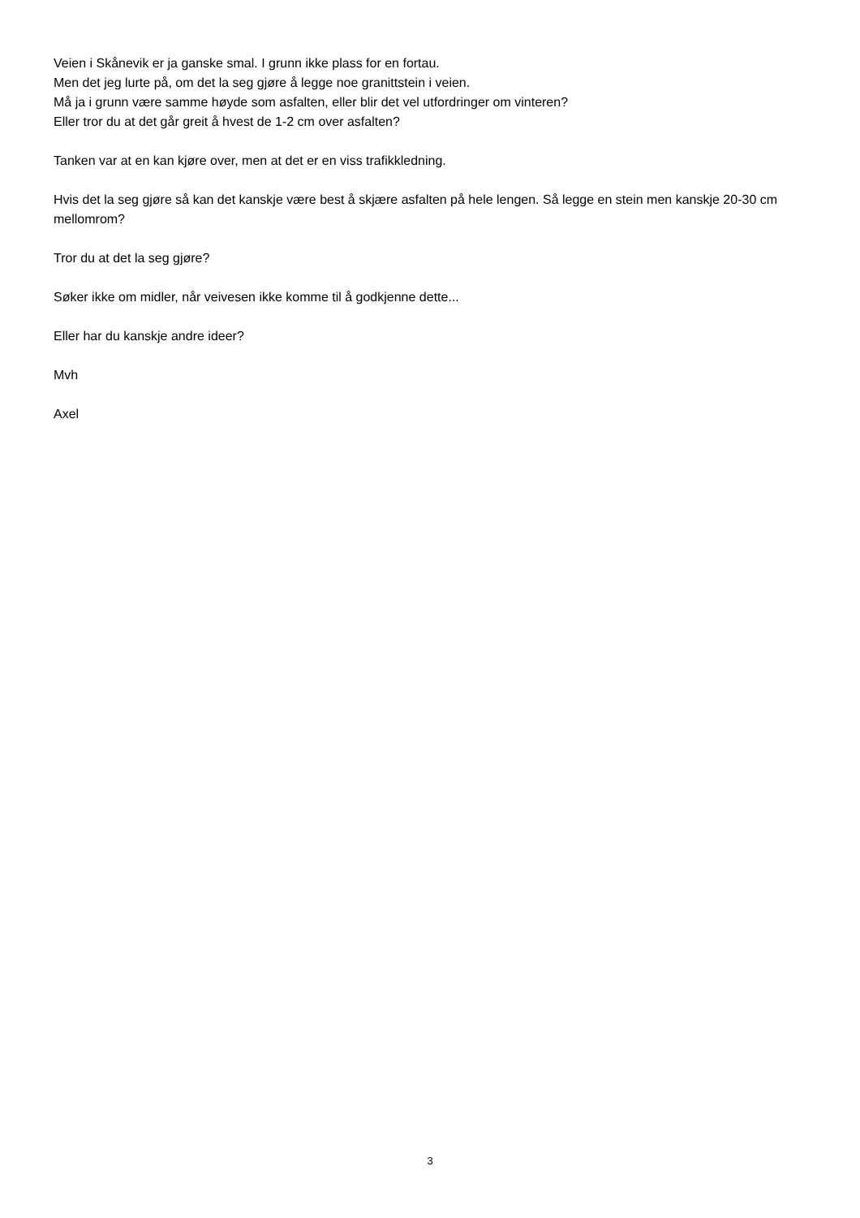Veien i Skånevik er ja ganske smal. I grunn ikke plass for en fortau.
Men det jeg lurte på, om det la seg gjøre å legge noe granittstein i veien.
Må ja i grunn være samme høyde som asfalten, eller blir det vel utfordringer om vinteren?
Eller tror du at det går greit å hvest de 1-2 cm over asfalten?
Tanken var at en kan kjøre over, men at det er en viss trafikkledning.
Hvis det la seg gjøre så kan det kanskje være best å skjære asfalten på hele lengen. Så legge en stein men kanskje 20-30 cm mellomrom?
Tror du at det la seg gjøre?
Søker ikke om midler, når veivesen ikke komme til å godkjenne dette...
Eller har du kanskje andre ideer?
Mvh
Axel
3